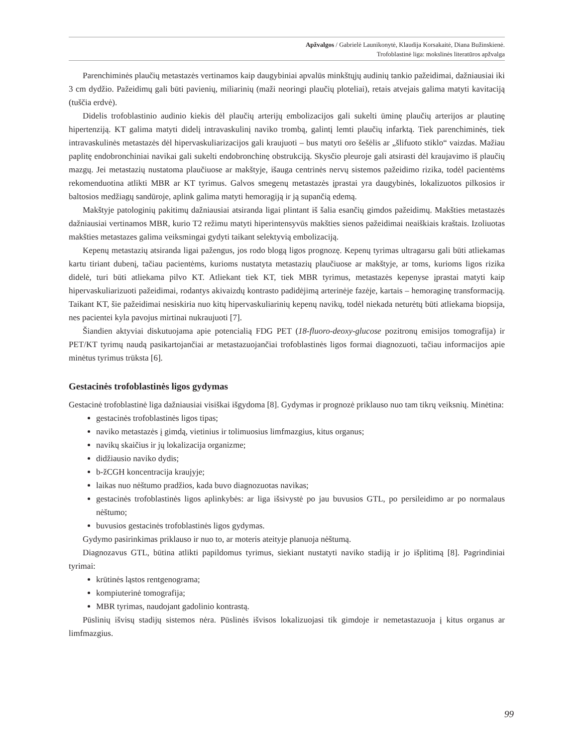Apžvalgos / Gabrielė Launikonytė, Klaudija Korsakaitė, Diana Bužinskienė.
Trofoblastinė liga: mokslinės literatūros apžvalga
Parenchiminės plaučių metastazės vertinamos kaip daugybiniai apvalūs minkštųjų audinių tankio pažeidimai, dažniausiai iki 3 cm dydžio. Pažeidimų gali būti pavienių, miliarinių (maži neoringi plaučių ploteliai), retais atvejais galima matyti kavitaciją (tuščia erdvė).
Didelis trofoblastinio audinio kiekis dėl plaučių arterijų embolizacijos gali sukelti ūminę plaučių arterijos ar plautinę hipertenziją. KT galima matyti didelį intravaskulinį naviko trombą, galintį lemti plaučių infarktą. Tiek parenchiminės, tiek intravaskulinės metastazės dėl hipervaskuliarizacijos gali kraujuoti – bus matyti oro šešėlis ar „šlifuoto stiklo“ vaizdas. Mažiau paplitę endobronchiniai navikai gali sukelti endobronchinę obstrukciją. Skysčio pleuroje gali atsirasti dėl kraujavimo iš plaučių mazgų. Jei metastazių nustatoma plaučiuose ar makštyje, išauga centrinės nervų sistemos pažeidimo rizika, todėl pacientėms rekomenduotina atlikti MBR ar KT tyrimus. Galvos smegenų metastazės įprastai yra daugybinės, lokalizuotos pilkosios ir baltosios medžiagų sandūroje, aplink galima matyti hemoragiją ir ją supančią edemą.
Makštyje patologinių pakitimų dažniausiai atsiranda ligai plintant iš šalia esančių gimdos pažeidimų. Makšties metastazės dažniausiai vertinamos MBR, kurio T2 režimu matyti hiperintensyvūs makšties sienos pažeidimai neaiškiais kraštais. Izoliuotas makšties metastazes galima veiksmingai gydyti taikant selektyvią embolizaciją.
Kepenų metastazių atsiranda ligai pažengus, jos rodo blogą ligos prognozę. Kepenų tyrimas ultragarsu gali būti atliekamas kartu tiriant dubenį, tačiau pacientėms, kurioms nustatyta metastazių plaučiuose ar makštyje, ar toms, kurioms ligos rizika didelė, turi būti atliekama pilvo KT. Atliekant tiek KT, tiek MBR tyrimus, metastazės kepenyse įprastai matyti kaip hipervaskuliarizuoti pažeidimai, rodantys akivaizdų kontrasto padidėjimą arterinėje fazėje, kartais – hemoraginę transformaciją. Taikant KT, šie pažeidimai nesiskiria nuo kitų hipervaskuliarinių kepenų navikų, todėl niekada neturėtų būti atliekama biopsija, nes pacientei kyla pavojus mirtinai nukraujuoti [7].
Šiandien aktyviai diskutuojama apie potencialią FDG PET (18-fluoro-deoxy-glucose pozitronų emisijos tomografija) ir PET/KT tyrimų naudą pasikartojančiai ar metastazuojančiai trofoblastinės ligos formai diagnozuoti, tačiau informacijos apie minėtus tyrimus trūksta [6].
Gestacinės trofoblastinės ligos gydymas
Gestacinė trofoblastinė liga dažniausiai visiškai išgydoma [8]. Gydymas ir prognozė priklauso nuo tam tikrų veiksnių. Minėtina:
gestacinės trofoblastinės ligos tipas;
naviko metastazės į gimdą, vietinius ir tolimuosius limfmazgius, kitus organus;
navikų skaičius ir jų lokalizacija organizme;
didžiausio naviko dydis;
b-žCGH koncentracija kraujyje;
laikas nuo nėštumo pradžios, kada buvo diagnozuotas navikas;
gestacinės trofoblastinės ligos aplinkybės: ar liga išsivystė po jau buvusios GTL, po persileidimo ar po normalaus nėštumo;
buvusios gestacinės trofoblastinės ligos gydymas.
Gydymo pasirinkimas priklauso ir nuo to, ar moteris ateityje planuoja nėštumą.
Diagnozavus GTL, būtina atlikti papildomus tyrimus, siekiant nustatyti naviko stadiją ir jo išplitimą [8]. Pagrindiniai tyrimai:
krūtinės ląstos rentgenograma;
kompiuterinė tomografija;
MBR tyrimas, naudojant gadolinio kontrastą.
Pūslinių išvisų stadijų sistemos nėra. Pūslinės išvisos lokalizuojasi tik gimdoje ir nemetastazuoja į kitus organus ar limfmazgius.
99